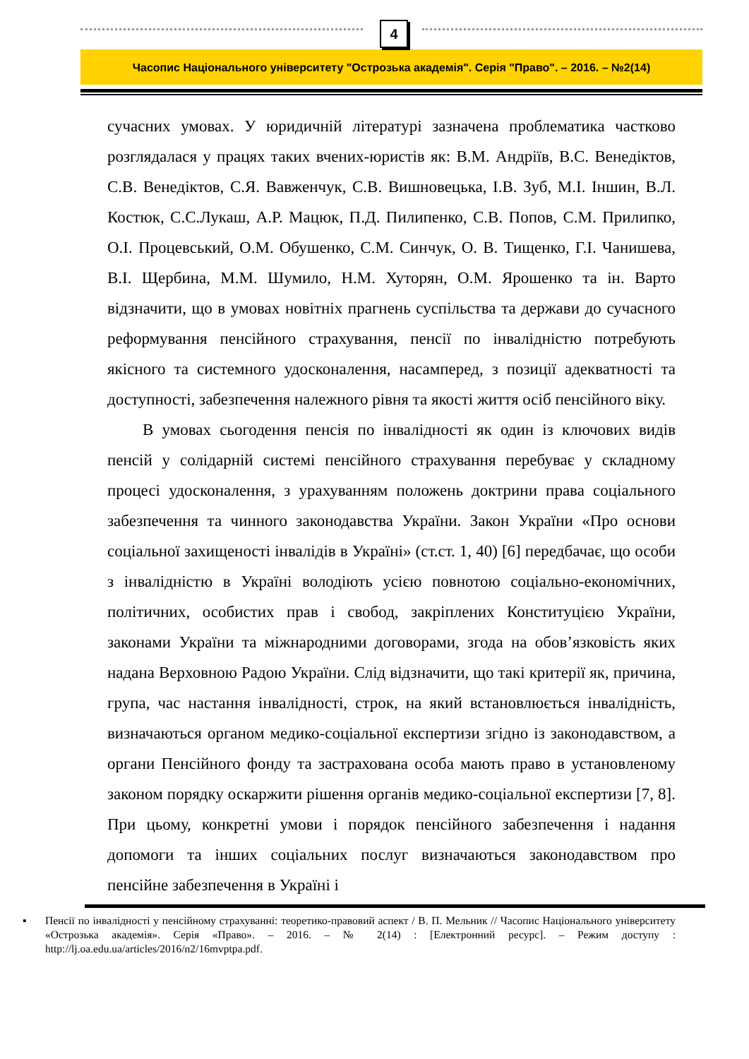4
Часопис Національного університету "Острозька академія". Серія "Право". – 2016. – №2(14)
сучасних умовах. У юридичній літературі зазначена проблематика частково розглядалася у працях таких вчених-юристів як: В.М. Андріїв, В.С. Венедіктов, С.В. Венедіктов, С.Я. Вавженчук, С.В. Вишновецька, І.В. Зуб, М.І. Іншин, В.Л. Костюк, С.С.Лукаш, А.Р. Мацюк, П.Д. Пилипенко, С.В. Попов, С.М. Прилипко, О.І. Процевський, О.М. Обушенко, С.М. Синчук, О. В. Тищенко, Г.І. Чанишева, В.І. Щербина, М.М. Шумило, Н.М. Хуторян, О.М. Ярошенко та ін. Варто відзначити, що в умовах новітніх прагнень суспільства та держави до сучасного реформування пенсійного страхування, пенсії по інвалідністю потребують якісного та системного удосконалення, насамперед, з позиції адекватності та доступності, забезпечення належного рівня та якості життя осіб пенсійного віку.
В умовах сьогодення пенсія по інвалідності як один із ключових видів пенсій у солідарній системі пенсійного страхування перебуває у складному процесі удосконалення, з урахуванням положень доктрини права соціального забезпечення та чинного законодавства України. Закон України «Про основи соціальної захищеності інвалідів в Україні» (ст.ст. 1, 40) [6] передбачає, що особи з інвалідністю в Україні володіють усією повнотою соціально-економічних, політичних, особистих прав і свобод, закріплених Конституцією України, законами України та міжнародними договорами, згода на обов’язковість яких надана Верховною Радою України. Слід відзначити, що такі критерії як, причина, група, час настання інвалідності, строк, на який встановлюється інвалідність, визначаються органом медико-соціальної експертизи згідно із законодавством, а органи Пенсійного фонду та застрахована особа мають право в установленому законом порядку оскаржити рішення органів медико-соціальної експертизи [7, 8]. При цьому, конкретні умови і порядок пенсійного забезпечення і надання допомоги та інших соціальних послуг визначаються законодавством про пенсійне забезпечення в Україні і
▪ Пенсії по інвалідності у пенсійному страхуванні: теоретико-правовий аспект / В. П. Мельник // Часопис Національного університету «Острозька академія». Серія «Право». – 2016. – № 2(14) : [Електронний ресурс]. – Режим доступу : http://lj.oa.edu.ua/articles/2016/n2/16mvptpa.pdf.